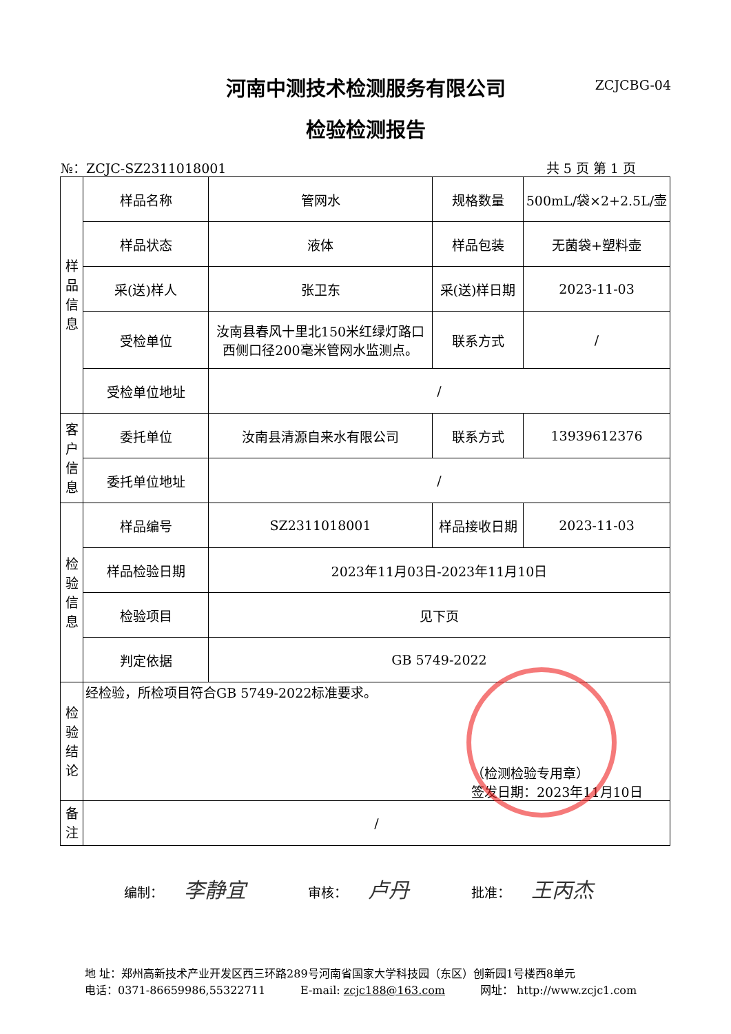河南中测技术检测服务有限公司
检验检测报告
ZCJCBG-04
№：ZCJC-SZ2311018001 共 5 页 第 1 页
| 样 品 信 息 | 样品名称 | 管网水 | 规格数量 | 500mL/袋×2+2.5L/壶 |
| | 样品状态 | 液体 | 样品包装 | 无菌袋+塑料壶 |
| | 采(送)样人 | 张卫东 | 采(送)样日期 | 2023-11-03 |
| | 受检单位 | 汝南县春风十里北150米红绿灯路口西侧口径200毫米管网水监测点。 | 联系方式 | / |
| | 受检单位地址 | / | | |
| 客 户 信 息 | 委托单位 | 汝南县清源自来水有限公司 | 联系方式 | 13939612376 |
| | 委托单位地址 | / | | |
| 检 验 信 息 | 样品编号 | SZ2311018001 | 样品接收日期 | 2023-11-03 |
| | 样品检验日期 | 2023年11月03日-2023年11月10日 | | |
| | 检验项目 | 见下页 | | |
| | 判定依据 | GB 5749-2022 | | |
| 检 验 结 论 | 经检验，所检项目符合GB 5749-2022标准要求。 （检测检验专用章） 签发日期：2023年11月10日 | | | |
| 备 注 | / | | | |
编制： 李静宜 审核： 卢丹 批准： 王丙杰
地 址：郑州高新技术产业开发区西三环路289号河南省国家大学科技园（东区）创新园1号楼西8单元
电话：0371-86659986,55322711 E-mail: zcjc188@163.com 网址： http://www.zcjc1.com